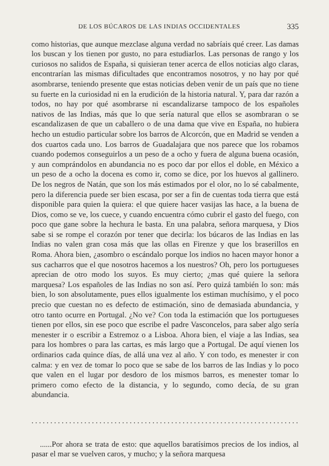DE LOS BÚCAROS DE LAS INDIAS OCCIDENTALES 335
como historias, que aunque mezclase alguna verdad no sabríais qué creer. Las damas los buscan y los tienen por gusto, no para estudiarlos. Las personas de rango y los curiosos no salidos de España, si quisieran tener acerca de ellos noticias algo claras, encontrarían las mismas dificultades que encontramos nosotros, y no hay por qué asombrarse, teniendo presente que estas noticias deben venir de un país que no tiene su fuerte en la curiosidad ni en la erudición de la historia natural. Y, para dar razón a todos, no hay por qué asombrarse ni escandalizarse tampoco de los españoles nativos de las Indias, más que lo que sería natural que ellos se asombraran o se escandalizasen de que un caballero o de una dama que vive en España, no hubiera hecho un estudio particular sobre los barros de Alcorcón, que en Madrid se venden a dos cuartos cada uno. Los barros de Guadalajara que nos parece que los robamos cuando podemos conseguirlos a un peso de a ocho y fuera de alguna buena ocasión, y aun comprándolos en abundancia no es poco dar por ellos el doble, en México a un peso de a ocho la docena es como ir, como se dice, por los huevos al gallinero. De los negros de Natán, que son los más estimados por el olor, no lo sé cabalmente, pero la diferencia puede ser bien escasa, por ser a fin de cuentas toda tierra que está disponible para quien la quiera: el que quiere hacer vasijas las hace, a la buena de Dios, como se ve, los cuece, y cuando encuentra cómo cubrir el gasto del fuego, con poco que gane sobre la hechura le basta. En una palabra, señora marquesa, y Dios sabe si se rompe el corazón por tener que decirla: los búcaros de las Indias en las Indias no valen gran cosa más que las ollas en Firenze y que los braserillos en Roma. Ahora bien, ¿asombro o escándalo porque los indios no hacen mayor honor a sus cacharros que el que nosotros hacemos a los nuestros? Oh, pero los portugueses aprecian de otro modo los suyos. Es muy cierto; ¿mas qué quiere la señora marquesa? Los españoles de las Indias no son así. Pero quizá también lo son: más bien, lo son absolutamente, pues ellos igualmente los estiman muchísimo, y el poco precio que cuestan no es defecto de estimación, sino de demasiada abundancia, y otro tanto ocurre en Portugal. ¿No ve? Con toda la estimación que los portugueses tienen por ellos, sin ese poco que escribe el padre Vasconcelos, para saber algo sería menester ir o escribir a Estremoz o a Lisboa. Ahora bien, el viaje a las Indias, sea para los hombres o para las cartas, es más largo que a Portugal. De aquí vienen los ordinarios cada quince días, de allá una vez al año. Y con todo, es menester ir con calma: y en vez de tomar lo poco que se sabe de los barros de las Indias y lo poco que valen en el lugar por desdoro de los mismos barros, es menester tomar lo primero como efecto de la distancia, y lo segundo, como decía, de su gran abundancia.
.................................................................................
......Por ahora se trata de esto: que aquellos baratísimos precios de los indios, al pasar el mar se vuelven caros, y mucho; y la señora marquesa